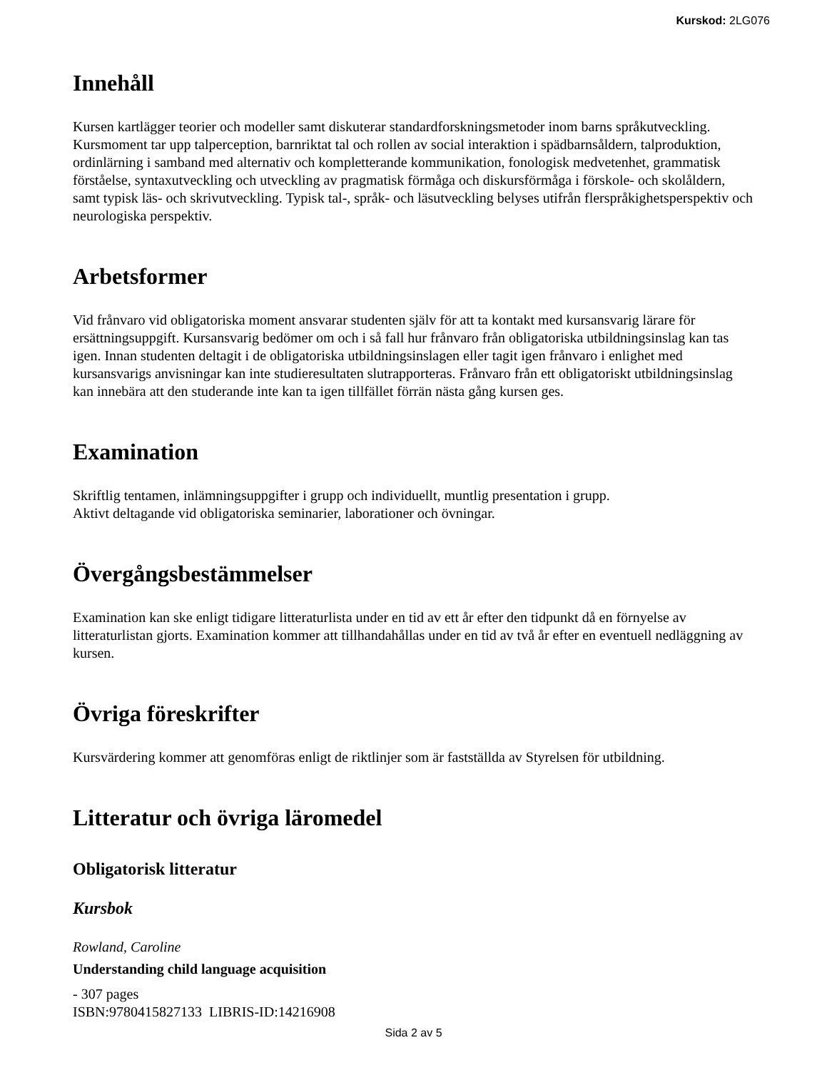Kurskod: 2LG076
Innehåll
Kursen kartlägger teorier och modeller samt diskuterar standardforskningsmetoder inom barns språkutveckling. Kursmoment tar upp talperception, barnriktat tal och rollen av social interaktion i spädbarnsåldern, talproduktion, ordinlärning i samband med alternativ och kompletterande kommunikation, fonologisk medvetenhet, grammatisk förståelse, syntaxutveckling och utveckling av pragmatisk förmåga och diskursförmåga i förskole- och skolåldern, samt typisk läs- och skrivutveckling. Typisk tal-, språk- och läsutveckling belyses utifrån flerspråkighetsperspektiv och neurologiska perspektiv.
Arbetsformer
Vid frånvaro vid obligatoriska moment ansvarar studenten själv för att ta kontakt med kursansvarig lärare för ersättningsuppgift. Kursansvarig bedömer om och i så fall hur frånvaro från obligatoriska utbildningsinslag kan tas igen. Innan studenten deltagit i de obligatoriska utbildningsinslagen eller tagit igen frånvaro i enlighet med kursansvarigs anvisningar kan inte studieresultaten slutrapporteras. Frånvaro från ett obligatoriskt utbildningsinslag kan innebära att den studerande inte kan ta igen tillfället förrän nästa gång kursen ges.
Examination
Skriftlig tentamen, inlämningsuppgifter i grupp och individuellt, muntlig presentation i grupp.
Aktivt deltagande vid obligatoriska seminarier, laborationer och övningar.
Övergångsbestämmelser
Examination kan ske enligt tidigare litteraturlista under en tid av ett år efter den tidpunkt då en förnyelse av litteraturlistan gjorts. Examination kommer att tillhandahållas under en tid av två år efter en eventuell nedläggning av kursen.
Övriga föreskrifter
Kursvärdering kommer att genomföras enligt de riktlinjer som är fastställda av Styrelsen för utbildning.
Litteratur och övriga läromedel
Obligatorisk litteratur
Kursbok
Rowland, Caroline
Understanding child language acquisition
- 307 pages
ISBN:9780415827133 LIBRIS-ID:14216908
Sida 2 av 5